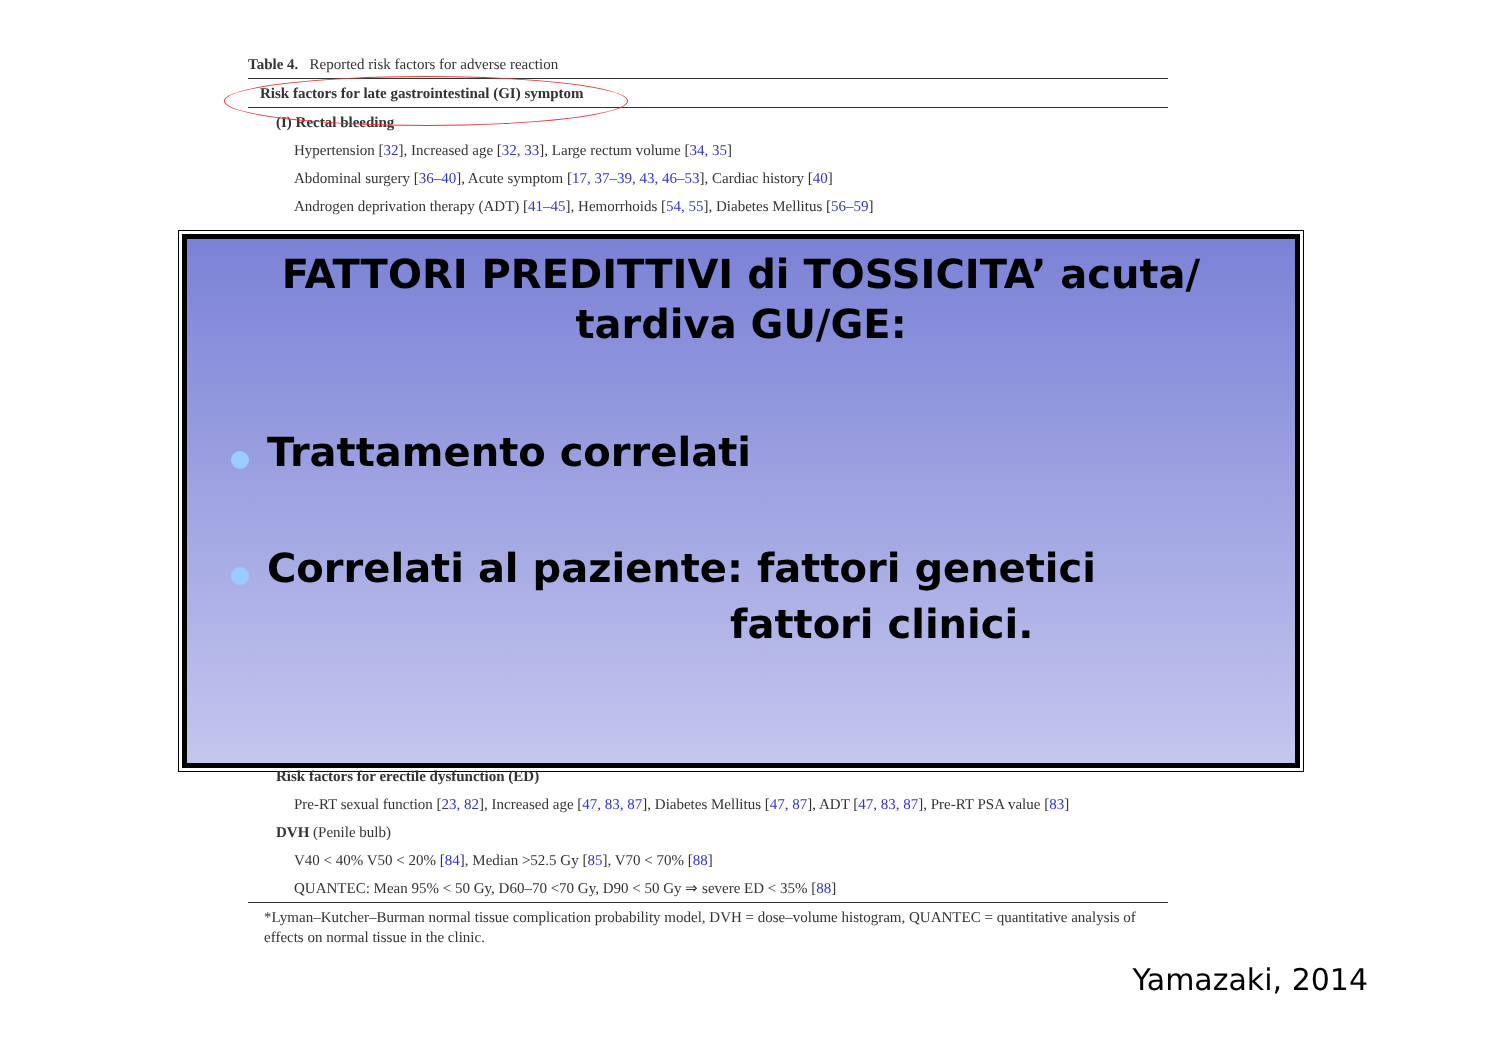Table 4. Reported risk factors for adverse reaction
Risk factors for late gastrointestinal (GI) symptom
(I) Rectal bleeding
Hypertension [32], Increased age [32, 33], Large rectum volume [34, 35]
Abdominal surgery [36–40], Acute symptom [17, 37–39, 43, 46–53], Cardiac history [40]
Androgen deprivation therapy (ADT) [41–45], Hemorrhoids [54, 55], Diabetes Mellitus [56–59]
FATTORI PREDITTIVI di TOSSICITA’ acuta/ tardiva GU/GE:
Trattamento correlati
Correlati al paziente: fattori genetici
fattori clinici.
Risk factors for erectile dysfunction (ED)
Pre-RT sexual function [23, 82], Increased age [47, 83, 87], Diabetes Mellitus [47, 87], ADT [47, 83, 87], Pre-RT PSA value [83]
DVH (Penile bulb)
V40 < 40% V50 < 20% [84], Median >52.5 Gy [85], V70 < 70% [88]
QUANTEC: Mean 95% < 50 Gy, D60–70 <70 Gy, D90 < 50 Gy ⇒ severe ED < 35% [88]
*Lyman–Kutcher–Burman normal tissue complication probability model, DVH = dose–volume histogram, QUANTEC = quantitative analysis of effects on normal tissue in the clinic.
Yamazaki, 2014